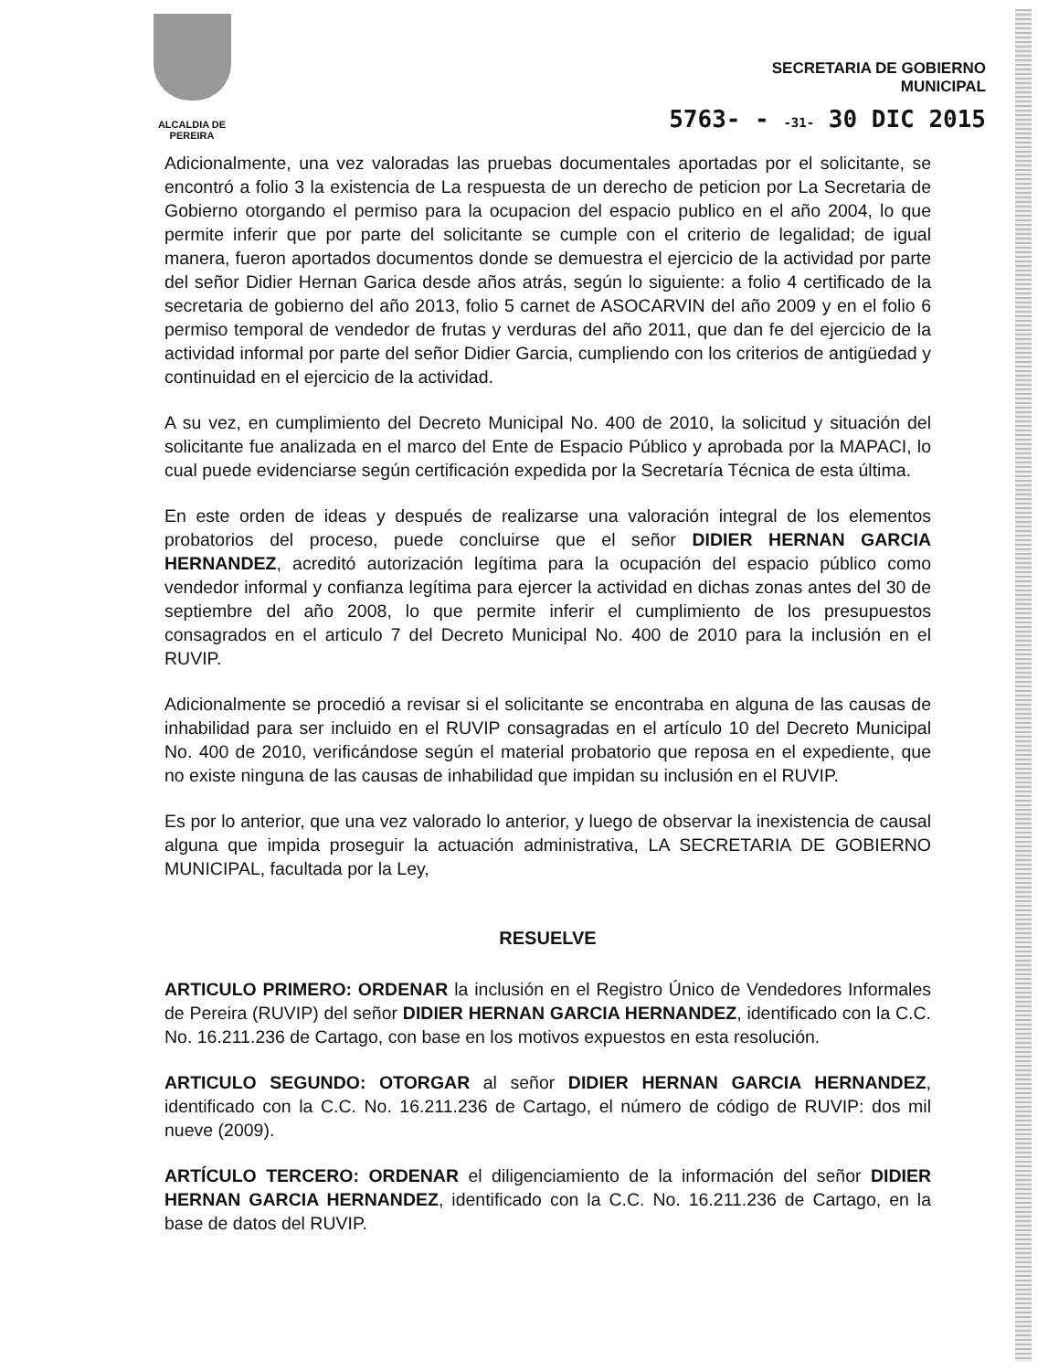ALCALDIA DE PEREIRA
SECRETARIA DE GOBIERNO
MUNICIPAL
5763- - -31- 30 DIC 2015
Adicionalmente, una vez valoradas las pruebas documentales aportadas por el solicitante, se encontró a folio 3 la existencia de La respuesta de un derecho de peticion por La Secretaria de Gobierno otorgando el permiso para la ocupacion del espacio publico en el año 2004, lo que permite inferir que por parte del solicitante se cumple con el criterio de legalidad; de igual manera, fueron aportados documentos donde se demuestra el ejercicio de la actividad por parte del señor Didier Hernan Garica desde años atrás, según lo siguiente: a folio 4 certificado de la secretaria de gobierno del año 2013, folio 5 carnet de ASOCARVIN del año 2009 y en el folio 6 permiso temporal de vendedor de frutas y verduras del año 2011, que dan fe del ejercicio de la actividad informal por parte del señor Didier Garcia, cumpliendo con los criterios de antigüedad y continuidad en el ejercicio de la actividad.
A su vez, en cumplimiento del Decreto Municipal No. 400 de 2010, la solicitud y situación del solicitante fue analizada en el marco del Ente de Espacio Público y aprobada por la MAPACI, lo cual puede evidenciarse según certificación expedida por la Secretaría Técnica de esta última.
En este orden de ideas y después de realizarse una valoración integral de los elementos probatorios del proceso, puede concluirse que el señor DIDIER HERNAN GARCIA HERNANDEZ, acreditó autorización legítima para la ocupación del espacio público como vendedor informal y confianza legítima para ejercer la actividad en dichas zonas antes del 30 de septiembre del año 2008, lo que permite inferir el cumplimiento de los presupuestos consagrados en el articulo 7 del Decreto Municipal No. 400 de 2010 para la inclusión en el RUVIP.
Adicionalmente se procedió a revisar si el solicitante se encontraba en alguna de las causas de inhabilidad para ser incluido en el RUVIP consagradas en el artículo 10 del Decreto Municipal No. 400 de 2010, verificándose según el material probatorio que reposa en el expediente, que no existe ninguna de las causas de inhabilidad que impidan su inclusión en el RUVIP.
Es por lo anterior, que una vez valorado lo anterior, y luego de observar la inexistencia de causal alguna que impida proseguir la actuación administrativa, LA SECRETARIA DE GOBIERNO MUNICIPAL, facultada por la Ley,
RESUELVE
ARTICULO PRIMERO: ORDENAR la inclusión en el Registro Único de Vendedores Informales de Pereira (RUVIP) del señor DIDIER HERNAN GARCIA HERNANDEZ, identificado con la C.C. No. 16.211.236 de Cartago, con base en los motivos expuestos en esta resolución.
ARTICULO SEGUNDO: OTORGAR al señor DIDIER HERNAN GARCIA HERNANDEZ, identificado con la C.C. No. 16.211.236 de Cartago, el número de código de RUVIP: dos mil nueve (2009).
ARTÍCULO TERCERO: ORDENAR el diligenciamiento de la información del señor DIDIER HERNAN GARCIA HERNANDEZ, identificado con la C.C. No. 16.211.236 de Cartago, en la base de datos del RUVIP.